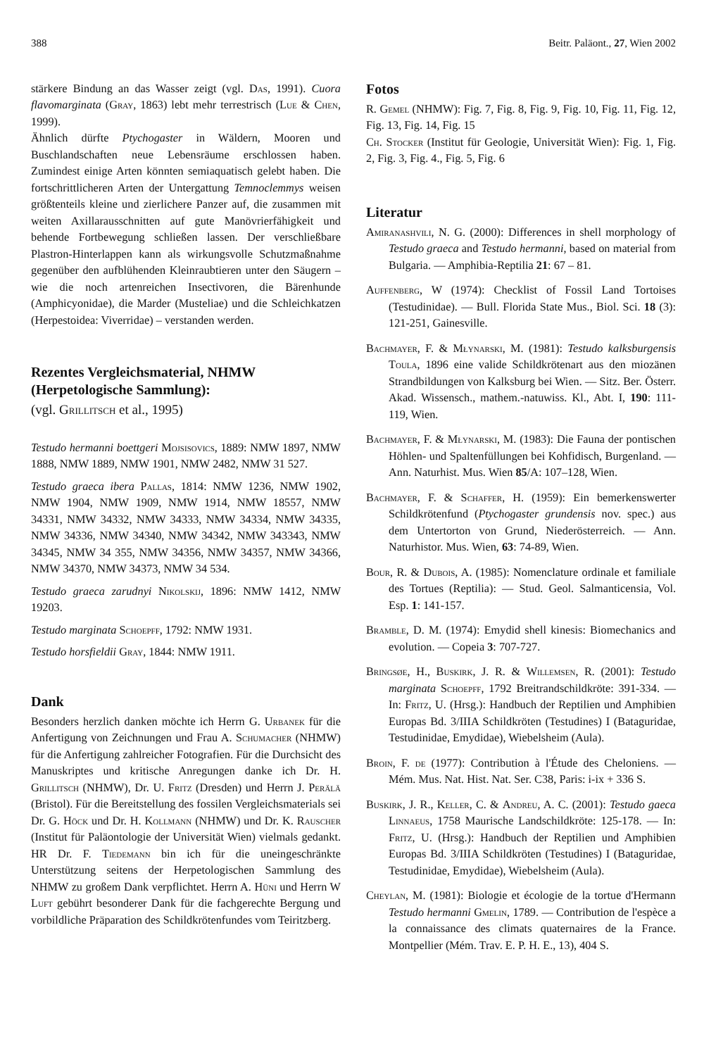388 Beitr. Paläont., 27, Wien 2002
stärkere Bindung an das Wasser zeigt (vgl. Das, 1991). Cuora flavomarginata (Gray, 1863) lebt mehr terrestrisch (Lue & Chen, 1999).
Ähnlich dürfte Ptychogaster in Wäldern, Mooren und Buschlandschaften neue Lebensräume erschlossen haben. Zumindest einige Arten könnten semiaquatisch gelebt haben. Die fortschrittlicheren Arten der Untergattung Temnoclemmys weisen größtenteils kleine und zierlichere Panzer auf, die zusammen mit weiten Axillarausschnitten auf gute Manövrierfähigkeit und behende Fortbewegung schließen lassen. Der verschließbare Plastron-Hinterlappen kann als wirkungsvolle Schutzmaßnahme gegenüber den aufblühenden Kleinraubtieren unter den Säugern – wie die noch artenreichen Insectivoren, die Bärenhunde (Amphicyonidae), die Marder (Musteliae) und die Schleichkatzen (Herpestoidea: Viverridae) – verstanden werden.
Rezentes Vergleichsmaterial, NHMW (Herpetologische Sammlung):
(vgl. Grillitsch et al., 1995)
Testudo hermanni boettgeri Mojsisovics, 1889: NMW 1897, NMW 1888, NMW 1889, NMW 1901, NMW 2482, NMW 31 527.
Testudo graeca ibera Pallas, 1814: NMW 1236, NMW 1902, NMW 1904, NMW 1909, NMW 1914, NMW 18557, NMW 34331, NMW 34332, NMW 34333, NMW 34334, NMW 34335, NMW 34336, NMW 34340, NMW 34342, NMW 343343, NMW 34345, NMW 34 355, NMW 34356, NMW 34357, NMW 34366, NMW 34370, NMW 34373, NMW 34 534.
Testudo graeca zarudnyi Nikolskij, 1896: NMW 1412, NMW 19203.
Testudo marginata Schoepff, 1792: NMW 1931.
Testudo horsfieldii Gray, 1844: NMW 1911.
Dank
Besonders herzlich danken möchte ich Herrn G. Urbanek für die Anfertigung von Zeichnungen und Frau A. Schumacher (NHMW) für die Anfertigung zahlreicher Fotografien. Für die Durchsicht des Manuskriptes und kritische Anregungen danke ich Dr. H. Grillitsch (NHMW), Dr. U. Fritz (Dresden) und Herrn J. Perälä (Bristol). Für die Bereitstellung des fossilen Vergleichsmaterials sei Dr. G. Höck und Dr. H. Kollmann (NHMW) und Dr. K. Rauscher (Institut für Paläontologie der Universität Wien) vielmals gedankt. HR Dr. F. Tiedemann bin ich für die uneingeschränkte Unterstützung seitens der Herpetologischen Sammlung des NHMW zu großem Dank verpflichtet. Herrn A. Hüni und Herrn W Luft gebührt besonderer Dank für die fachgerechte Bergung und vorbildliche Präparation des Schildkrötenfundes vom Teiritzberg.
Fotos
R. Gemel (NHMW): Fig. 7, Fig. 8, Fig. 9, Fig. 10, Fig. 11, Fig. 12, Fig. 13, Fig. 14, Fig. 15
Ch. Stocker (Institut für Geologie, Universität Wien): Fig. 1, Fig. 2, Fig. 3, Fig. 4., Fig. 5, Fig. 6
Literatur
Amiranashvili, N. G. (2000): Differences in shell morphology of Testudo graeca and Testudo hermanni, based on material from Bulgaria. — Amphibia-Reptilia 21: 67 – 81.
Auffenberg, W (1974): Checklist of Fossil Land Tortoises (Testudinidae). — Bull. Florida State Mus., Biol. Sci. 18 (3): 121-251, Gainesville.
Bachmayer, F. & Młynarski, M. (1981): Testudo kalksburgensis Toula, 1896 eine valide Schildkrötenart aus den miozänen Strandbildungen von Kalksburg bei Wien. — Sitz. Ber. Österr. Akad. Wissensch., mathem.-natuwiss. Kl., Abt. I, 190: 111-119, Wien.
Bachmayer, F. & Młynarski, M. (1983): Die Fauna der pontischen Höhlen- und Spaltenfüllungen bei Kohfidisch, Burgenland. — Ann. Naturhist. Mus. Wien 85/A: 107–128, Wien.
Bachmayer, F. & Schaffer, H. (1959): Ein bemerkenswerter Schildkrötenfund (Ptychogaster grundensis nov. spec.) aus dem Untertorton von Grund, Niederösterreich. — Ann. Naturhistor. Mus. Wien, 63: 74-89, Wien.
Bour, R. & Dubois, A. (1985): Nomenclature ordinale et familiale des Tortues (Reptilia): — Stud. Geol. Salmanticensia, Vol. Esp. 1: 141-157.
Bramble, D. M. (1974): Emydid shell kinesis: Biomechanics and evolution. — Copeia 3: 707-727.
Bringsøe, H., Buskirk, J. R. & Willemsen, R. (2001): Testudo marginata Schoepff, 1792 Breitrandschildkröte: 391-334. — In: Fritz, U. (Hrsg.): Handbuch der Reptilien und Amphibien Europas Bd. 3/IIIA Schildkröten (Testudines) I (Bataguridae, Testudinidae, Emydidae), Wiebelsheim (Aula).
Broin, F. de (1977): Contribution à l'Étude des Cheloniens. — Mém. Mus. Nat. Hist. Nat. Ser. C38, Paris: i-ix + 336 S.
Buskirk, J. R., Keller, C. & Andreu, A. C. (2001): Testudo gaeca Linnaeus, 1758 Maurische Landschildkröte: 125-178. — In: Fritz, U. (Hrsg.): Handbuch der Reptilien und Amphibien Europas Bd. 3/IIIA Schildkröten (Testudines) I (Bataguridae, Testudinidae, Emydidae), Wiebelsheim (Aula).
Cheylan, M. (1981): Biologie et écologie de la tortue d'Hermann Testudo hermanni Gmelin, 1789. — Contribution de l'espèce a la connaissance des climats quaternaires de la France. Montpellier (Mém. Trav. E. P. H. E., 13), 404 S.